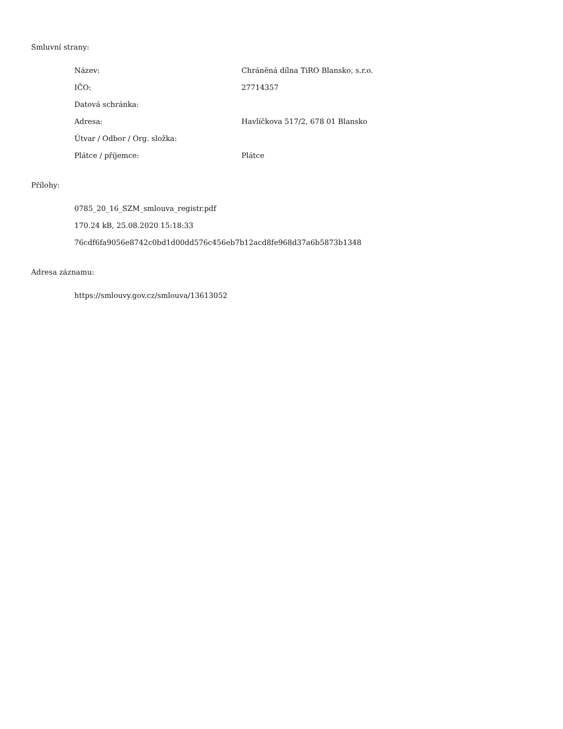Smluvní strany:
| Název: | Chráněná dílna TiRO Blansko, s.r.o. |
| IČO: | 27714357 |
| Datová schránka: | |
| Adresa: | Havlíčkova 517/2, 678 01 Blansko |
| Útvar / Odbor / Org. složka: | |
| Plátce / příjemce: | Plátce |
Přílohy:
0785_20_16_SZM_smlouva_registr.pdf
170.24 kB, 25.08.2020 15:18:33
76cdf6fa9056e8742c0bd1d00dd576c456eb7b12acd8fe968d37a6b5873b1348
Adresa záznamu:
https://smlouvy.gov.cz/smlouva/13613052